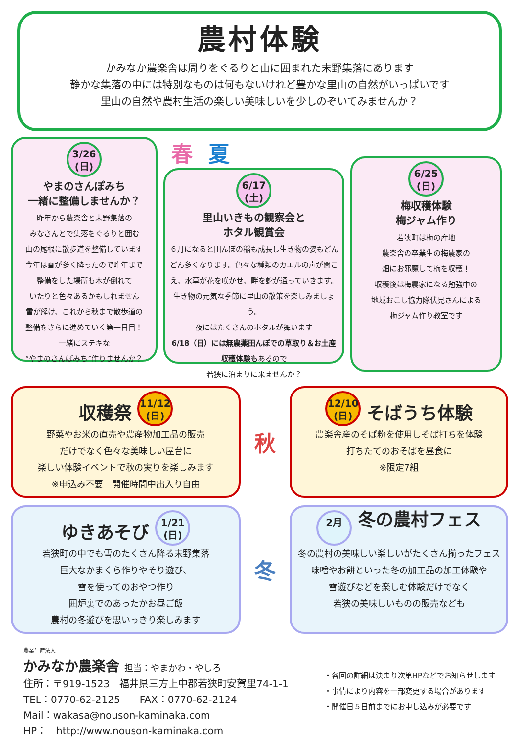農村体験
かみなか農楽舎は周りをぐるりと山に囲まれた末野集落にあります
静かな集落の中には特別なものは何もないけれど豊かな里山の自然がいっぱいです
里山の自然や農村生活の楽しい美味しいを少しのぞいてみませんか？
3/26
(日)
やまのさんぽみち
一緒に整備しませんか？
昨年から農楽舎と末野集落の
みなさんとで集落をぐるりと囲む
山の尾根に散歩道を整備しています
今年は雪が多く降ったので昨年まで
整備をした場所も木が倒れて
いたりと色々あるかもしれません
雪が解け、これから秋まで散歩道の
整備をさらに進めていく第一日目！
一緒にステキな
“やまのさんぽみち”作りませんか？
春夏
6/17
(土)
里山いきもの観察会と
ホタル観賞会
６月になると田んぼの稲も成長し生き物の姿もどんどん多くなります。色々な種類のカエルの声が聞こえ、水草が花を咲かせ、畔を蛇が通っていきます。生き物の元気な季節に里山の散策を楽しみましょう。
夜にはたくさんのホタルが舞います
6/18（日）には無農薬田んぼでの草取り＆お土産収穫体験もあるので
若狭に泊まりに来ませんか？
6/25
(日)
梅収穫体験
梅ジャム作り
若狭町は梅の産地
農楽舎の卒業生の梅農家の
畑にお邪魔して梅を収穫！
収穫後は梅農家になる勉強中の
地域おこし協力隊伏見さんによる
梅ジャム作り教室です
収穫祭 11/12
(日)
野菜やお米の直売や農産物加工品の販売
だけでなく色々な美味しい屋台に
楽しい体験イベントで秋の実りを楽しみます
※申込み不要　開催時間中出入り自由
秋
12/10
(日) そばうち体験
農楽舎産のそば粉を使用しそば打ちを体験
打ちたてのおそばを昼食に
※限定7組
ゆきあそび 1/21
(日)
若狭町の中でも雪のたくさん降る末野集落
巨大なかまくら作りやそり遊び、
雪を使ってのおやつ作り
囲炉裏でのあったかお昼ご飯
農村の冬遊びを思いっきり楽しみます
冬
2月 冬の農村フェス
冬の農村の美味しい楽しいがたくさん揃ったフェス
味噌やお餅といった冬の加工品の加工体験や
雪遊びなどを楽しむ体験だけでなく
若狭の美味しいものの販売なども
農業生産法人
かみなか農楽舎 担当：やまかわ・やしろ
住所：〒919-1523　福井県三方上中郡若狭町安賀里74-1-1
TEL：0770-62-2125　　FAX：0770-62-2124
Mail：wakasa@nouson-kaminaka.com
HP：　http://www.nouson-kaminaka.com
・各回の詳細は決まり次第HPなどでお知らせします
・事情により内容を一部変更する場合があります
・開催日５日前までにお申し込みが必要です